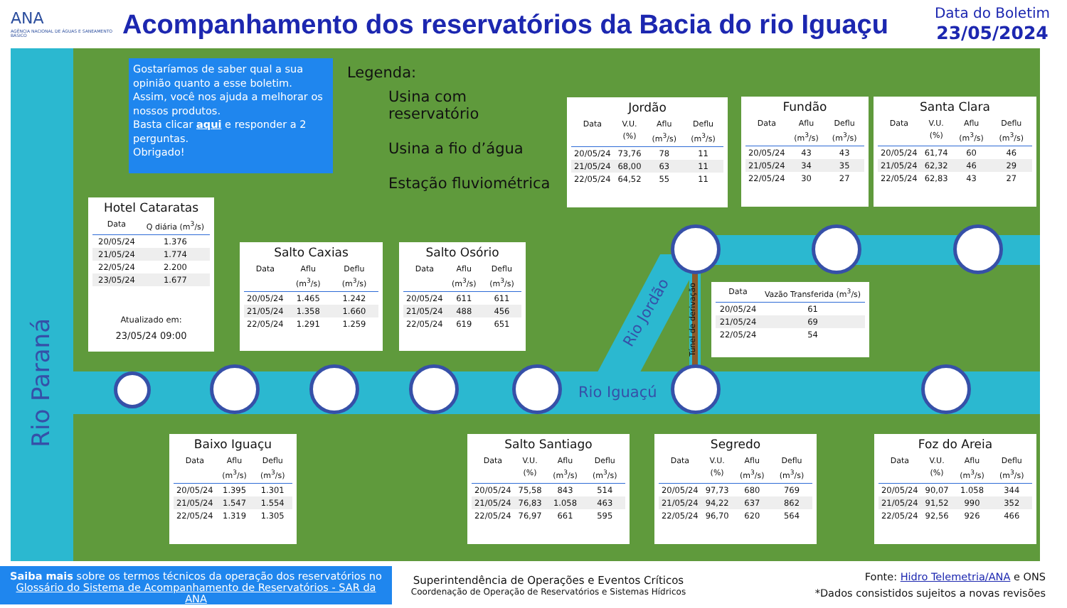ANA
AGÊNCIA NACIONAL DE ÁGUAS E SANEAMENTO BÁSICO
Acompanhamento dos reservatórios da Bacia do rio Iguaçu
Data do Boletim
23/05/2024
Rio Paraná
Gostaríamos de saber qual a sua opinião quanto a esse boletim.
Assim, você nos ajuda a melhorar os nossos produtos.
Basta clicar aqui e responder a 2 perguntas.
Obrigado!
Legenda:
Usina com reservatório
Usina a fio d’água
Estação fluviométrica
Jordão
| Data | V.U. (%) | Aflu (m<sup>3</sup>/s) | Deflu (m<sup>3</sup>/s) |
| --- | --- | --- | --- |
| 20/05/24 | 73,76 | 78 | 11 |
| 21/05/24 | 68,00 | 63 | 11 |
| 22/05/24 | 64,52 | 55 | 11 |
Fundão
| Data | Aflu (m<sup>3</sup>/s) | Deflu (m<sup>3</sup>/s) |
| --- | --- | --- |
| 20/05/24 | 43 | 43 |
| 21/05/24 | 34 | 35 |
| 22/05/24 | 30 | 27 |
Santa Clara
| Data | V.U. (%) | Aflu (m<sup>3</sup>/s) | Deflu (m<sup>3</sup>/s) |
| --- | --- | --- | --- |
| 20/05/24 | 61,74 | 60 | 46 |
| 21/05/24 | 62,32 | 46 | 29 |
| 22/05/24 | 62,83 | 43 | 27 |
Hotel Cataratas
| Data | Q diária (m<sup>3</sup>/s) |
| --- | --- |
| 20/05/24 | 1.376 |
| 21/05/24 | 1.774 |
| 22/05/24 | 2.200 |
| 23/05/24 | 1.677 |
Atualizado em:
23/05/24 09:00
Salto Caxias
| Data | Aflu (m<sup>3</sup>/s) | Deflu (m<sup>3</sup>/s) |
| --- | --- | --- |
| 20/05/24 | 1.465 | 1.242 |
| 21/05/24 | 1.358 | 1.660 |
| 22/05/24 | 1.291 | 1.259 |
Salto Osório
| Data | Aflu (m<sup>3</sup>/s) | Deflu (m<sup>3</sup>/s) |
| --- | --- | --- |
| 20/05/24 | 611 | 611 |
| 21/05/24 | 488 | 456 |
| 22/05/24 | 619 | 651 |
Rio Jordão
Túnel de derivação
| Data | Vazão Transferida (m<sup>3</sup>/s) |
| --- | --- |
| 20/05/24 | 61 |
| 21/05/24 | 69 |
| 22/05/24 | 54 |
Rio Iguaçú
Baixo Iguaçu
| Data | Aflu (m<sup>3</sup>/s) | Deflu (m<sup>3</sup>/s) |
| --- | --- | --- |
| 20/05/24 | 1.395 | 1.301 |
| 21/05/24 | 1.547 | 1.554 |
| 22/05/24 | 1.319 | 1.305 |
Salto Santiago
| Data | V.U. (%) | Aflu (m<sup>3</sup>/s) | Deflu (m<sup>3</sup>/s) |
| --- | --- | --- | --- |
| 20/05/24 | 75,58 | 843 | 514 |
| 21/05/24 | 76,83 | 1.058 | 463 |
| 22/05/24 | 76,97 | 661 | 595 |
Segredo
| Data | V.U. (%) | Aflu (m<sup>3</sup>/s) | Deflu (m<sup>3</sup>/s) |
| --- | --- | --- | --- |
| 20/05/24 | 97,73 | 680 | 769 |
| 21/05/24 | 94,22 | 637 | 862 |
| 22/05/24 | 96,70 | 620 | 564 |
Foz do Areia
| Data | V.U. (%) | Aflu (m<sup>3</sup>/s) | Deflu (m<sup>3</sup>/s) |
| --- | --- | --- | --- |
| 20/05/24 | 90,07 | 1.058 | 344 |
| 21/05/24 | 91,52 | 990 | 352 |
| 22/05/24 | 92,56 | 926 | 466 |
Saiba mais sobre os termos técnicos da operação dos reservatórios no Glossário do Sistema de Acompanhamento de Reservatórios - SAR da ANA
Superintendência de Operações e Eventos Críticos
Coordenação de Operação de Reservatórios e Sistemas Hídricos
Fonte: Hidro Telemetria/ANA e ONS
*Dados consistidos sujeitos a novas revisões